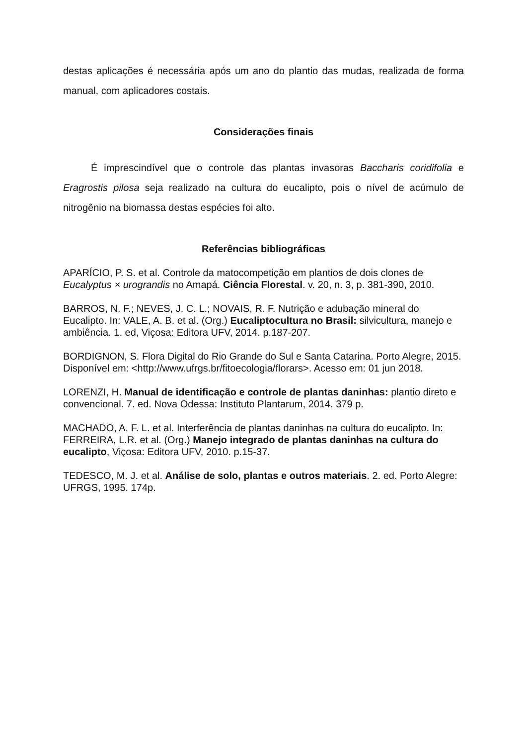destas aplicações é necessária após um ano do plantio das mudas, realizada de forma manual, com aplicadores costais.
Considerações finais
É imprescindível que o controle das plantas invasoras Baccharis coridifolia e Eragrostis pilosa seja realizado na cultura do eucalipto, pois o nível de acúmulo de nitrogênio na biomassa destas espécies foi alto.
Referências bibliográficas
APARÍCIO, P. S. et al. Controle da matocompetição em plantios de dois clones de Eucalyptus × urograndis no Amapá. Ciência Florestal. v. 20, n. 3, p. 381-390, 2010.
BARROS, N. F.; NEVES, J. C. L.; NOVAIS, R. F. Nutrição e adubação mineral do Eucalipto. In: VALE, A. B. et al. (Org.) Eucaliptocultura no Brasil: silvicultura, manejo e ambiência. 1. ed, Viçosa: Editora UFV, 2014. p.187-207.
BORDIGNON, S. Flora Digital do Rio Grande do Sul e Santa Catarina. Porto Alegre, 2015. Disponível em: <http://www.ufrgs.br/fitoecologia/florars>. Acesso em: 01 jun 2018.
LORENZI, H. Manual de identificação e controle de plantas daninhas: plantio direto e convencional. 7. ed. Nova Odessa: Instituto Plantarum, 2014. 379 p.
MACHADO, A. F. L. et al. Interferência de plantas daninhas na cultura do eucalipto. In: FERREIRA, L.R. et al. (Org.) Manejo integrado de plantas daninhas na cultura do eucalipto, Viçosa: Editora UFV, 2010. p.15-37.
TEDESCO, M. J. et al. Análise de solo, plantas e outros materiais. 2. ed. Porto Alegre: UFRGS, 1995. 174p.